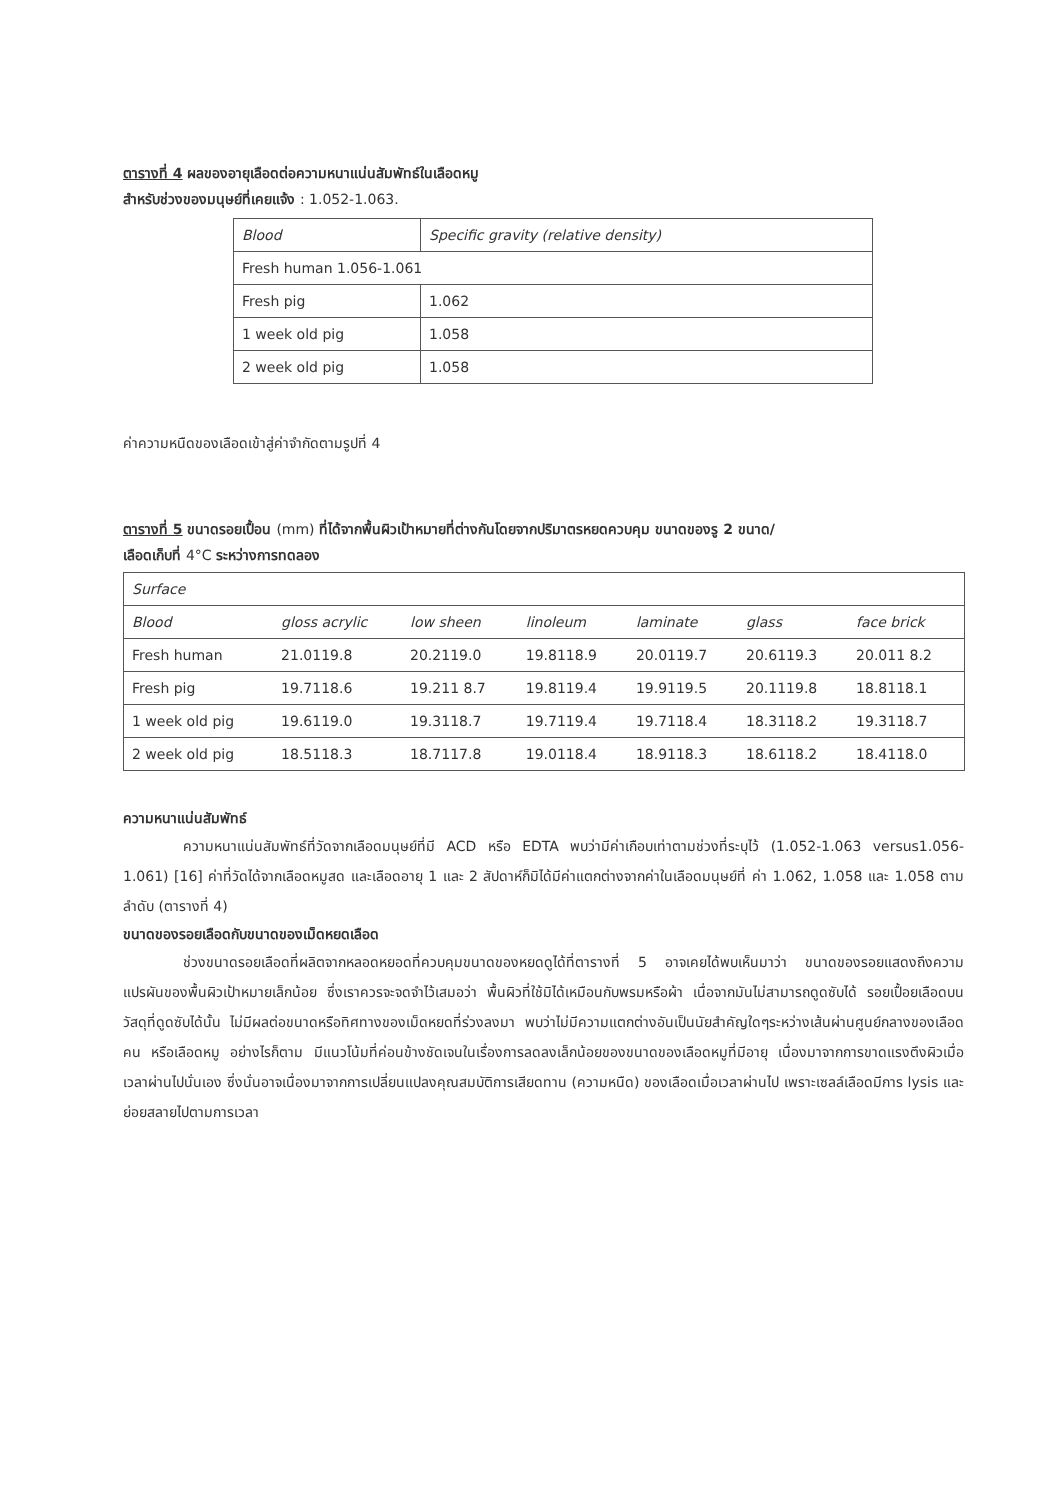ตารางที่ 4 ผลของอายุเลือดต่อความหนาแน่นสัมพัทธ์ในเลือดหมู
สำหรับช่วงของมนุษย์ที่เคยแจ้ง : 1.052-1.063.
| Blood | Specific gravity (relative density) |
| --- | --- |
| Fresh human 1.056-1.061 | |
| Fresh pig | 1.062 |
| 1 week old pig | 1.058 |
| 2 week old pig | 1.058 |
ค่าความหนืดของเลือดเข้าสู่ค่าจำกัดตามรูปที่ 4
ตารางที่ 5 ขนาดรอยเปื้อน (mm) ที่ได้จากพื้นผิวเป้าหมายที่ต่างกันโดยจากปริมาตรหยดควบคุม ขนาดของรู 2 ขนาด/
เลือดเก็บที่ 4°C ระหว่างการทดลอง
| Surface | | | | | | |
| Blood | gloss acrylic | low sheen | linoleum | laminate | glass | face brick |
| Fresh human | 21.0119.8 | 20.2119.0 | 19.8118.9 | 20.0119.7 | 20.6119.3 | 20.011 8.2 |
| Fresh pig | 19.7118.6 | 19.211 8.7 | 19.8119.4 | 19.9119.5 | 20.1119.8 | 18.8118.1 |
| 1 week old pig | 19.6119.0 | 19.3118.7 | 19.7119.4 | 19.7118.4 | 18.3118.2 | 19.3118.7 |
| 2 week old pig | 18.5118.3 | 18.7117.8 | 19.0118.4 | 18.9118.3 | 18.6118.2 | 18.4118.0 |
ความหนาแน่นสัมพัทธ์
ความหนาแน่นสัมพัทธ์ที่วัดจากเลือดมนุษย์ที่มี ACD หรือ EDTA พบว่ามีค่าเกือบเท่าตามช่วงที่ระบุไว้ (1.052-1.063 versus1.056-1.061) [16] ค่าที่วัดได้จากเลือดหมูสด และเลือดอายุ 1 และ 2 สัปดาห์ก็มิได้มีค่าแตกต่างจากค่าในเลือดมนุษย์ที่ ค่า 1.062, 1.058 และ 1.058 ตามลำดับ (ตารางที่ 4)
ขนาดของรอยเลือดกับขนาดของเม็ดหยดเลือด
ช่วงขนาดรอยเลือดที่ผลิตจากหลอดหยอดที่ควบคุมขนาดของหยดดูได้ที่ตารางที่ 5 อาจเคยได้พบเห็นมาว่า ขนาดของรอยแสดงถึงความแปรผันของพื้นผิวเป้าหมายเล็กน้อย ซึ่งเราควรจะจดจำไว้เสมอว่า พื้นผิวที่ใช้มิได้เหมือนกับพรมหรือผ้า เนื่อจากมันไม่สามารถดูดซับได้ รอยเปื้อยเลือดบนวัสดุที่ดูดซับได้นั้น ไม่มีผลต่อขนาดหรือทิศทางของเม็ดหยดที่ร่วงลงมา พบว่าไม่มีความแตกต่างอันเป็นนัยสำคัญใดๆระหว่างเส้นผ่านศูนย์กลางของเลือดคน หรือเลือดหมู อย่างไรก็ตาม มีแนวโน้มที่ค่อนข้างชัดเจนในเรื่องการลดลงเล็กน้อยของขนาดของเลือดหมูที่มีอายุ เนื่องมาจากการขาดแรงตึงผิวเมื่อเวลาผ่านไปนั่นเอง ซึ่งนั่นอาจเนื่องมาจากการเปลี่ยนแปลงคุณสมบัติการเสียดทาน (ความหนืด) ของเลือดเมื่อเวลาผ่านไป เพราะเซลล์เลือดมีการ lysis และย่อยสลายไปตามการเวลา